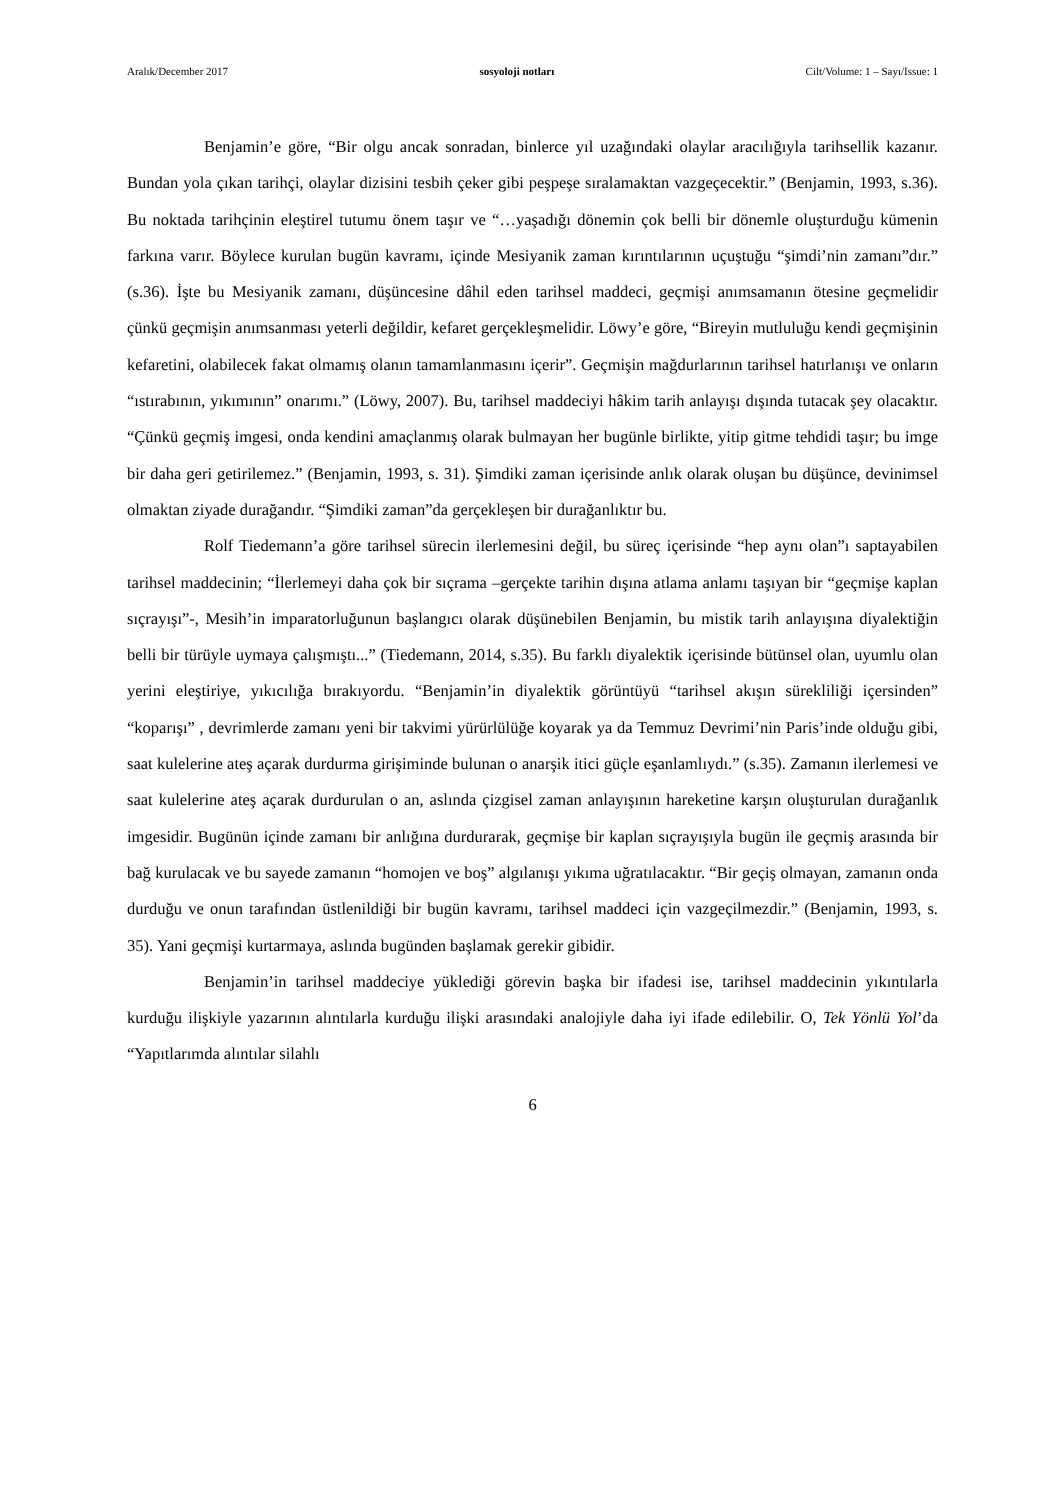Aralık/December 2017 sosyoloji notları Cilt/Volume: 1 – Sayı/Issue: 1
Benjamin’e göre, “Bir olgu ancak sonradan, binlerce yıl uzağındaki olaylar aracılığıyla tarihsellik kazanır. Bundan yola çıkan tarihçi, olaylar dizisini tesbih çeker gibi peşpeşe sıralamaktan vazgeçecektir.” (Benjamin, 1993, s.36). Bu noktada tarihçinin eleştirel tutumu önem taşır ve “…yaşadığı dönemin çok belli bir dönemle oluşturduğu kümenin farkına varır. Böylece kurulan bugün kavramı, içinde Mesiyanik zaman kırıntılarının uçuştuğu “şimdi’nin zamanı”dır.” (s.36). İşte bu Mesiyanik zamanı, düşüncesine dâhil eden tarihsel maddeci, geçmişi anımsamanın ötesine geçmelidir çünkü geçmişin anımsanması yeterli değildir, kefaret gerçekleşmelidir. Löwy’e göre, “Bireyin mutluluğu kendi geçmişinin kefaretini, olabilecek fakat olmamış olanın tamamlanmasını içerir”. Geçmişin mağdurlarının tarihsel hatırlanışı ve onların “ıstırabının, yıkımının” onarımı.” (Löwy, 2007). Bu, tarihsel maddeciyi hâkim tarih anlayışı dışında tutacak şey olacaktır. “Çünkü geçmiş imgesi, onda kendini amaçlanmış olarak bulmayan her bugünle birlikte, yitip gitme tehdidi taşır; bu imge bir daha geri getirilemez.” (Benjamin, 1993, s. 31). Şimdiki zaman içerisinde anlık olarak oluşan bu düşünce, devinimsel olmaktan ziyade durağandır. “Şimdiki zaman”da gerçekleşen bir durağanlıktır bu.
Rolf Tiedemann’a göre tarihsel sürecin ilerlemesini değil, bu süreç içerisinde “hep aynı olan”ı saptayabilen tarihsel maddecinin; “İlerlemeyi daha çok bir sıçrama –gerçekte tarihin dışına atlama anlamı taşıyan bir “geçmişe kaplan sıçrayışı”-, Mesih’in imparatorluğunun başlangıcı olarak düşünebilen Benjamin, bu mistik tarih anlayışına diyalektiğin belli bir türüyle uymaya çalışmıştı...” (Tiedemann, 2014, s.35). Bu farklı diyalektik içerisinde bütünsel olan, uyumlu olan yerini eleştiriye, yıkıcılığa bırakıyordu. “Benjamin’in diyalektik görüntüyü “tarihsel akışın sürekliliği içersinden” “koparışı” , devrimlerde zamanı yeni bir takvimi yürürlülüğe koyarak ya da Temmuz Devrimi’nin Paris’inde olduğu gibi, saat kulelerine ateş açarak durdurma girişiminde bulunan o anarşik itici güçle eşanlamlıydı.” (s.35). Zamanın ilerlemesi ve saat kulelerine ateş açarak durdurulan o an, aslında çizgisel zaman anlayışının hareketine karşın oluşturulan durağanlık imgesidir. Bugünün içinde zamanı bir anlığına durdurarak, geçmişe bir kaplan sıçrayışıyla bugün ile geçmiş arasında bir bağ kurulacak ve bu sayede zamanın “homojen ve boş” algılanışı yıkıma uğratılacaktır. “Bir geçiş olmayan, zamanın onda durduğu ve onun tarafından üstlenildiği bir bugün kavramı, tarihsel maddeci için vazgeçilmezdir.” (Benjamin, 1993, s. 35). Yani geçmişi kurtarmaya, aslında bugünden başlamak gerekir gibidir.
Benjamin’in tarihsel maddeciye yüklediği görevin başka bir ifadesi ise, tarihsel maddecinin yıkıntılarla kurduğu ilişkiyle yazarının alıntılarla kurduğu ilişki arasındaki analojiyle daha iyi ifade edilebilir. O, Tek Yönlü Yol’da “Yapıtlarımda alıntılar silahlı
6